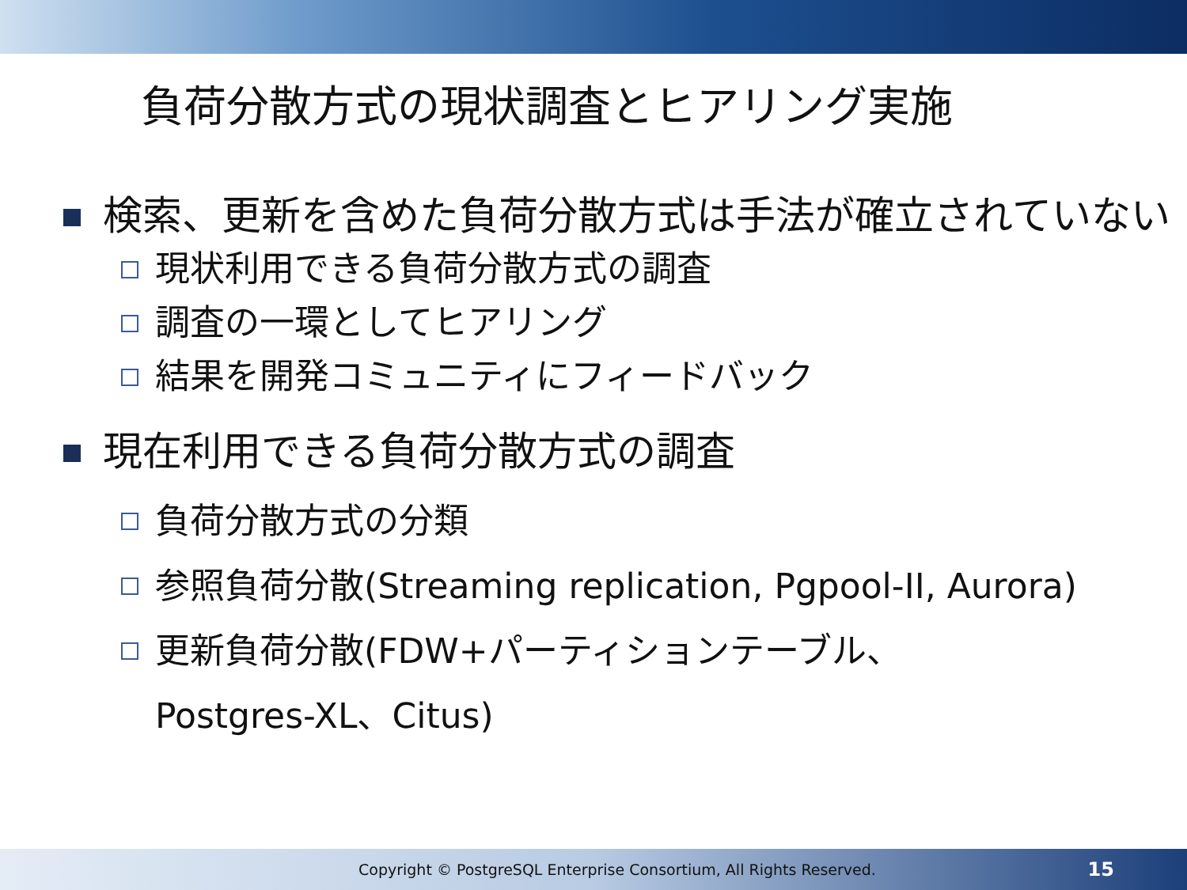負荷分散方式の現状調査とヒアリング実施
検索、更新を含めた負荷分散方式は手法が確立されていない
現状利用できる負荷分散方式の調査
調査の一環としてヒアリング
結果を開発コミュニティにフィードバック
現在利用できる負荷分散方式の調査
負荷分散方式の分類
参照負荷分散(Streaming replication, Pgpool-II, Aurora)
更新負荷分散(FDW+パーティションテーブル、
Postgres-XL、Citus)
Copyright © PostgreSQL Enterprise Consortium, All Rights Reserved. 15